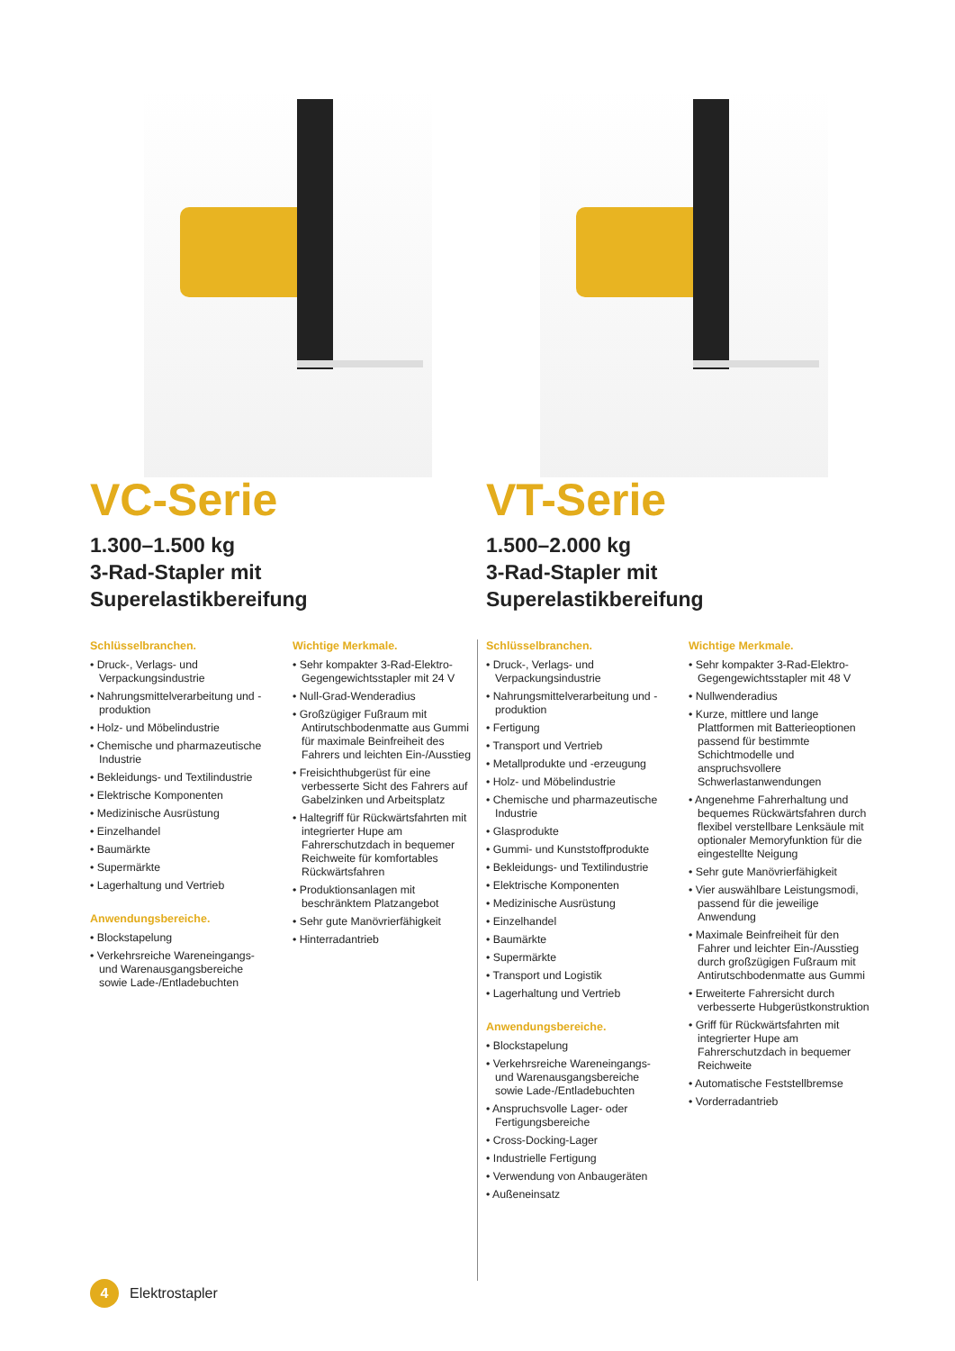VC-Serie
1.300–1.500 kg
3-Rad-Stapler mit
Superelastikbereifung
Schlüsselbranchen.
• Druck-, Verlags- und Verpackungsindustrie
• Nahrungsmittelverarbeitung und -produktion
• Holz- und Möbelindustrie
• Chemische und pharmazeutische Industrie
• Bekleidungs- und Textilindustrie
• Elektrische Komponenten
• Medizinische Ausrüstung
• Einzelhandel
• Baumärkte
• Supermärkte
• Lagerhaltung und Vertrieb
Anwendungsbereiche.
• Blockstapelung
• Verkehrsreiche Wareneingangs- und Warenausgangsbereiche sowie Lade-/Entladebuchten
Wichtige Merkmale.
• Sehr kompakter 3-Rad-Elektro-Gegengewichtsstapler mit 24 V
• Null-Grad-Wenderadius
• Großzügiger Fußraum mit Antirutschbodenmatte aus Gummi für maximale Beinfreiheit des Fahrers und leichten Ein-/Ausstieg
• Freisichthubgerüst für eine verbesserte Sicht des Fahrers auf Gabelzinken und Arbeitsplatz
• Haltegriff für Rückwärtsfahrten mit integrierter Hupe am Fahrerschutzdach in bequemer Reichweite für komfortables Rückwärtsfahren
• Produktionsanlagen mit beschränktem Platzangebot
• Sehr gute Manövrierfähigkeit
• Hinterradantrieb
VT-Serie
1.500–2.000 kg
3-Rad-Stapler mit
Superelastikbereifung
Schlüsselbranchen.
• Druck-, Verlags- und Verpackungsindustrie
• Nahrungsmittelverarbeitung und -produktion
• Fertigung
• Transport und Vertrieb
• Metallprodukte und -erzeugung
• Holz- und Möbelindustrie
• Chemische und pharmazeutische Industrie
• Glasprodukte
• Gummi- und Kunststoffprodukte
• Bekleidungs- und Textilindustrie
• Elektrische Komponenten
• Medizinische Ausrüstung
• Einzelhandel
• Baumärkte
• Supermärkte
• Transport und Logistik
• Lagerhaltung und Vertrieb
Anwendungsbereiche.
• Blockstapelung
• Verkehrsreiche Wareneingangs- und Warenausgangsbereiche sowie Lade-/Entladebuchten
• Anspruchsvolle Lager- oder Fertigungsbereiche
• Cross-Docking-Lager
• Industrielle Fertigung
• Verwendung von Anbaugeräten
• Außeneinsatz
Wichtige Merkmale.
• Sehr kompakter 3-Rad-Elektro-Gegengewichtsstapler mit 48 V
• Nullwenderadius
• Kurze, mittlere und lange Plattformen mit Batterieoptionen passend für bestimmte Schichtmodelle und anspruchsvollere Schwerlastanwendungen
• Angenehme Fahrerhaltung und bequemes Rückwärtsfahren durch flexibel verstellbare Lenksäule mit optionaler Memoryfunktion für die eingestellte Neigung
• Sehr gute Manövrierfähigkeit
• Vier auswählbare Leistungsmodi, passend für die jeweilige Anwendung
• Maximale Beinfreiheit für den Fahrer und leichter Ein-/Ausstieg durch großzügigen Fußraum mit Antirutschbodenmatte aus Gummi
• Erweiterte Fahrersicht durch verbesserte Hubgerüstkonstruktion
• Griff für Rückwärtsfahrten mit integrierter Hupe am Fahrerschutzdach in bequemer Reichweite
• Automatische Feststellbremse
• Vorderradantrieb
4
Elektrostapler